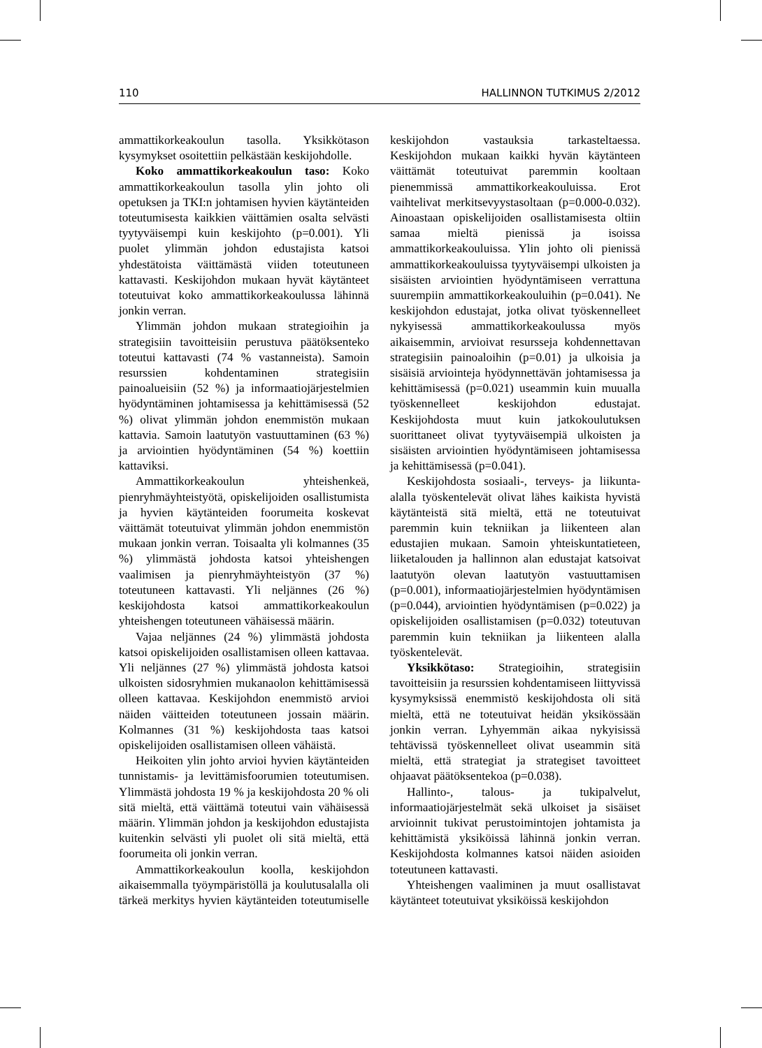110 HALLINNON TUTKIMUS 2/2012
ammattikorkeakoulun tasolla. Yksikkötason kysymykset osoitettiin pelkästään keskijohdolle.
Koko ammattikorkeakoulun taso: Koko ammattikorkeakoulun tasolla ylin johto oli opetuksen ja TKI:n johtamisen hyvien käytänteiden toteutumisesta kaikkien väittämien osalta selvästi tyytyväisempi kuin keskijohto (p=0.001). Yli puolet ylimmän johdon edustajista katsoi yhdestätoista väittämästä viiden toteutuneen kattavasti. Keskijohdon mukaan hyvät käytänteet toteutuivat koko ammattikorkeakoulussa lähinnä jonkin verran.
Ylimmän johdon mukaan strategioihin ja strategisiin tavoitteisiin perustuva päätöksenteko toteutui kattavasti (74 % vastanneista). Samoin resurssien kohdentaminen strategisiin painoalueisiin (52 %) ja informaatiojärjestelmien hyödyntäminen johtamisessa ja kehittämisessä (52 %) olivat ylimmän johdon enemmistön mukaan kattavia. Samoin laatutyön vastuuttaminen (63 %) ja arviointien hyödyntäminen (54 %) koettiin kattaviksi.
Ammattikorkeakoulun yhteishenkeä, pienryhmäyhteistyötä, opiskelijoiden osallistumista ja hyvien käytänteiden foorumeita koskevat väittämät toteutuivat ylimmän johdon enemmistön mukaan jonkin verran. Toisaalta yli kolmannes (35 %) ylimmästä johdosta katsoi yhteishengen vaalimisen ja pienryhmäyhteistyön (37 %) toteutuneen kattavasti. Yli neljännes (26 %) keskijohdosta katsoi ammattikorkeakoulun yhteishengen toteutuneen vähäisessä määrin.
Vajaa neljännes (24 %) ylimmästä johdosta katsoi opiskelijoiden osallistamisen olleen kattavaa. Yli neljännes (27 %) ylimmästä johdosta katsoi ulkoisten sidosryhmien mukanaolon kehittämisessä olleen kattavaa. Keskijohdon enemmistö arvioi näiden väitteiden toteutuneen jossain määrin. Kolmannes (31 %) keskijohdosta taas katsoi opiskelijoiden osallistamisen olleen vähäistä.
Heikoiten ylin johto arvioi hyvien käytänteiden tunnistamis- ja levittämisfoorumien toteutumisen. Ylimmästä johdosta 19 % ja keskijohdosta 20 % oli sitä mieltä, että väittämä toteutui vain vähäisessä määrin. Ylimmän johdon ja keskijohdon edustajista kuitenkin selvästi yli puolet oli sitä mieltä, että foorumeita oli jonkin verran.
Ammattikorkeakoulun koolla, keskijohdon aikaisemmalla työympäristöllä ja koulutusalalla oli tärkeä merkitys hyvien käytänteiden toteutumiselle keskijohdon vastauksia tarkasteltaessa. Keskijohdon mukaan kaikki hyvän käytänteen väittämät toteutuivat paremmin kooltaan pienemmissä ammattikorkeakouluissa. Erot vaihtelivat merkitsevyystasoltaan (p=0.000-0.032). Ainoastaan opiskelijoiden osallistamisesta oltiin samaa mieltä pienissä ja isoissa ammattikorkeakouluissa. Ylin johto oli pienissä ammattikorkeakouluissa tyytyväisempi ulkoisten ja sisäisten arviointien hyödyntämiseen verrattuna suurempiin ammattikorkeakouluihin (p=0.041). Ne keskijohdon edustajat, jotka olivat työskennelleet nykyisessä ammattikorkeakoulussa myös aikaisemmin, arvioivat resursseja kohdennettavan strategisiin painoaloihin (p=0.01) ja ulkoisia ja sisäisiä arviointeja hyödynnettävän johtamisessa ja kehittämisessä (p=0.021) useammin kuin muualla työskennelleet keskijohdon edustajat. Keskijohdosta muut kuin jatkokoulutuksen suorittaneet olivat tyytyväisempiä ulkoisten ja sisäisten arviointien hyödyntämiseen johtamisessa ja kehittämisessä (p=0.041).
Keskijohdosta sosiaali-, terveys- ja liikunta-alalla työskentelevät olivat lähes kaikista hyvistä käytänteistä sitä mieltä, että ne toteutuivat paremmin kuin tekniikan ja liikenteen alan edustajien mukaan. Samoin yhteiskuntatieteen, liiketalouden ja hallinnon alan edustajat katsoivat laatutyön olevan laatutyön vastuuttamisen (p=0.001), informaatiojärjestelmien hyödyntämisen (p=0.044), arviointien hyödyntämisen (p=0.022) ja opiskelijoiden osallistamisen (p=0.032) toteutuvan paremmin kuin tekniikan ja liikenteen alalla työskentelevät.
Yksikkötaso: Strategioihin, strategisiin tavoitteisiin ja resurssien kohdentamiseen liittyvissä kysymyksissä enemmistö keskijohdosta oli sitä mieltä, että ne toteutuivat heidän yksikössään jonkin verran. Lyhyemmän aikaa nykyisissä tehtävissä työskennelleet olivat useammin sitä mieltä, että strategiat ja strategiset tavoitteet ohjaavat päätöksentekoa (p=0.038).
Hallinto-, talous- ja tukipalvelut, informaatiojärjestelmät sekä ulkoiset ja sisäiset arvioinnit tukivat perustoimintojen johtamista ja kehittämistä yksiköissä lähinnä jonkin verran. Keskijohdosta kolmannes katsoi näiden asioiden toteutuneen kattavasti.
Yhteishengen vaaliminen ja muut osallistavat käytänteet toteutuivat yksiköissä keskijohdon